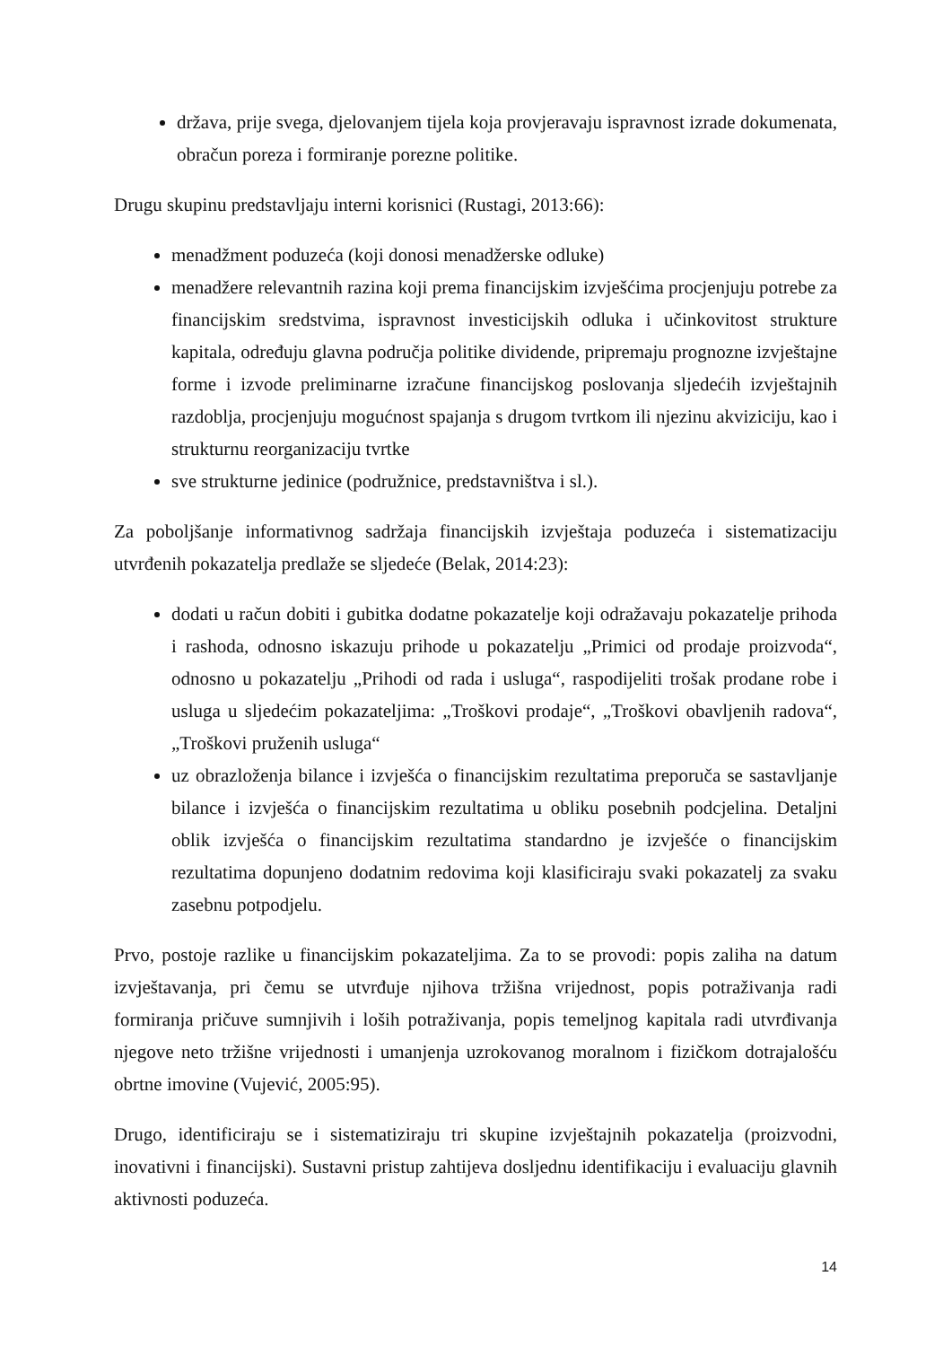država, prije svega, djelovanjem tijela koja provjeravaju ispravnost izrade dokumenata, obračun poreza i formiranje porezne politike.
Drugu skupinu predstavljaju interni korisnici (Rustagi, 2013:66):
menadžment poduzeća (koji donosi menadžerske odluke)
menadžere relevantnih razina koji prema financijskim izvješćima procjenjuju potrebe za financijskim sredstvima, ispravnost investicijskih odluka i učinkovitost strukture kapitala, određuju glavna područja politike dividende, pripremaju prognozne izvještajne forme i izvode preliminarne izračune financijskog poslovanja sljedećih izvještajnih razdoblja, procjenjuju mogućnost spajanja s drugom tvrtkom ili njezinu akviziciju, kao i strukturnu reorganizaciju tvrtke
sve strukturne jedinice (podružnice, predstavništva i sl.).
Za poboljšanje informativnog sadržaja financijskih izvještaja poduzeća i sistematizaciju utvrđenih pokazatelja predlaže se sljedeće (Belak, 2014:23):
dodati u račun dobiti i gubitka dodatne pokazatelje koji odražavaju pokazatelje prihoda i rashoda, odnosno iskazuju prihode u pokazatelju „Primici od prodaje proizvoda“, odnosno u pokazatelju „Prihodi od rada i usluga“, raspodijeliti trošak prodane robe i usluga u sljedećim pokazateljima: „Troškovi prodaje“, „Troškovi obavljenih radova“, „Troškovi pruženih usluga“
uz obrazloženja bilance i izvješća o financijskim rezultatima preporuča se sastavljanje bilance i izvješća o financijskim rezultatima u obliku posebnih podcjelina. Detaljni oblik izvješća o financijskim rezultatima standardno je izvješće o financijskim rezultatima dopunjeno dodatnim redovima koji klasificiraju svaki pokazatelj za svaku zasebnu potpodjelu.
Prvo, postoje razlike u financijskim pokazateljima. Za to se provodi: popis zaliha na datum izvještavanja, pri čemu se utvrđuje njihova tržišna vrijednost, popis potraživanja radi formiranja pričuve sumnjivih i loših potraživanja, popis temeljnog kapitala radi utvrđivanja njegove neto tržišne vrijednosti i umanjenja uzrokovanog moralnom i fizičkom dotrajalošću obrtne imovine (Vujević, 2005:95).
Drugo, identificiraju se i sistematiziraju tri skupine izvještajnih pokazatelja (proizvodni, inovativni i financijski). Sustavni pristup zahtijeva dosljednu identifikaciju i evaluaciju glavnih aktivnosti poduzeća.
14